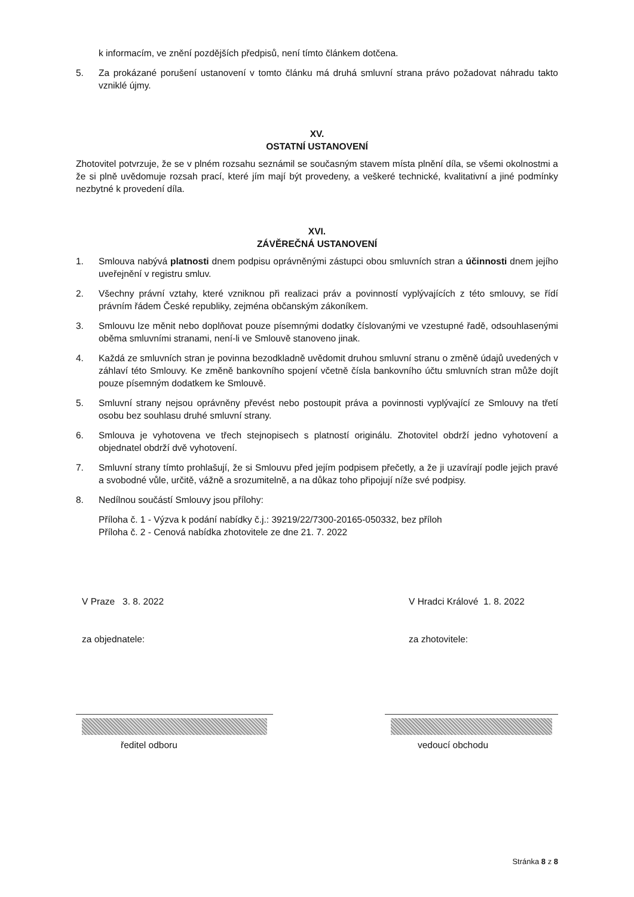k informacím, ve znění pozdějších předpisů, není tímto článkem dotčena.
5. Za prokázané porušení ustanovení v tomto článku má druhá smluvní strana právo požadovat náhradu takto vzniklé újmy.
XV.
OSTATNÍ USTANOVENÍ
Zhotovitel potvrzuje, že se v plném rozsahu seznámil se současným stavem místa plnění díla, se všemi okolnostmi a že si plně uvědomuje rozsah prací, které jím mají být provedeny, a veškeré technické, kvalitativní a jiné podmínky nezbytné k provedení díla.
XVI.
ZÁVĚREČNÁ USTANOVENÍ
1. Smlouva nabývá platnosti dnem podpisu oprávněnými zástupci obou smluvních stran a účinnosti dnem jejího uveřejnění v registru smluv.
2. Všechny právní vztahy, které vzniknou při realizaci práv a povinností vyplývajících z této smlouvy, se řídí právním řádem České republiky, zejména občanským zákoníkem.
3. Smlouvu lze měnit nebo doplňovat pouze písemnými dodatky číslovanými ve vzestupné řadě, odsouhlasenými oběma smluvními stranami, není-li ve Smlouvě stanoveno jinak.
4. Každá ze smluvních stran je povinna bezodkladně uvědomit druhou smluvní stranu o změně údajů uvedených v záhlaví této Smlouvy. Ke změně bankovního spojení včetně čísla bankovního účtu smluvních stran může dojít pouze písemným dodatkem ke Smlouvě.
5. Smluvní strany nejsou oprávněny převést nebo postoupit práva a povinnosti vyplývající ze Smlouvy na třetí osobu bez souhlasu druhé smluvní strany.
6. Smlouva je vyhotovena ve třech stejnopisech s platností originálu. Zhotovitel obdrží jedno vyhotovení a objednatel obdrží dvě vyhotovení.
7. Smluvní strany tímto prohlašují, že si Smlouvu před jejím podpisem přečetly, a že ji uzavírají podle jejich pravé a svobodné vůle, určitě, vážně a srozumitelně, a na důkaz toho připojují níže své podpisy.
8. Nedílnou součástí Smlouvy jsou přílohy:
Příloha č. 1 - Výzva k podání nabídky č.j.: 39219/22/7300-20165-050332, bez příloh
Příloha č. 2 - Cenová nabídka zhotovitele ze dne 21. 7. 2022
V Praze 3. 8. 2022 V Hradci Králové 1. 8. 2022
za objednatele: za zhotovitele:
ředitel odboru vedoucí obchodu
Stránka 8 z 8